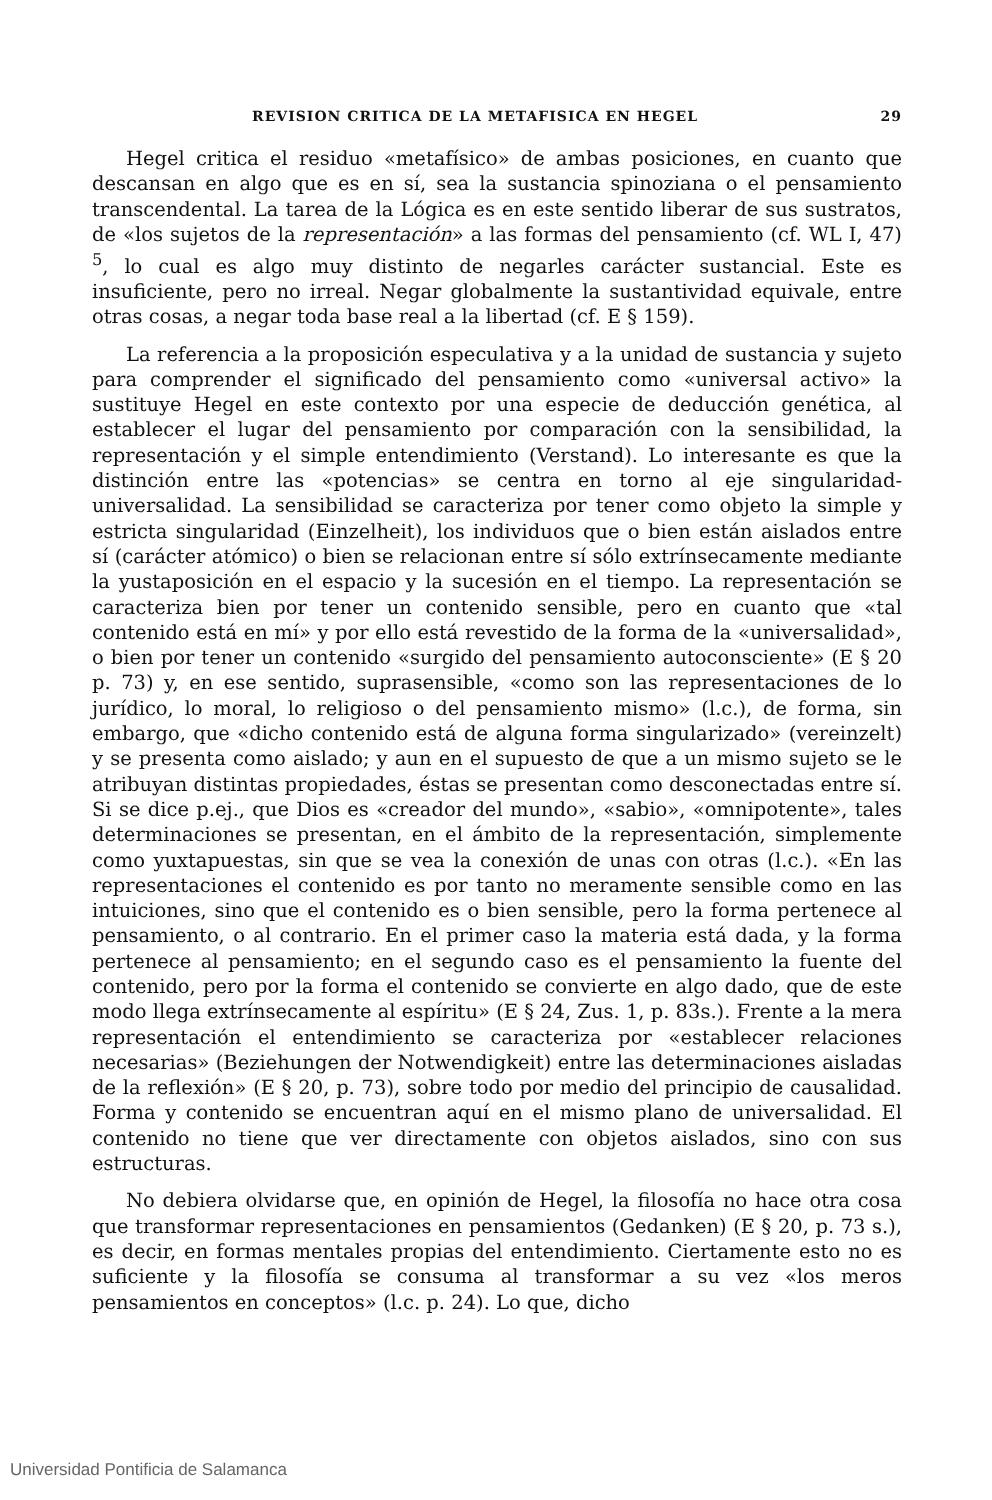REVISION CRITICA DE LA METAFISICA EN HEGEL 29
Hegel critica el residuo «metafísico» de ambas posiciones, en cuanto que descansan en algo que es en sí, sea la sustancia spinoziana o el pensamiento transcendental. La tarea de la Lógica es en este sentido liberar de sus sustratos, de «los sujetos de la representación» a las formas del pensamiento (cf. WL I, 47) <sup>5</sup>, lo cual es algo muy distinto de negarles carácter sustancial. Este es insuficiente, pero no irreal. Negar globalmente la sustantividad equivale, entre otras cosas, a negar toda base real a la libertad (cf. E § 159).
La referencia a la proposición especulativa y a la unidad de sustancia y sujeto para comprender el significado del pensamiento como «universal activo» la sustituye Hegel en este contexto por una especie de deducción genética, al establecer el lugar del pensamiento por comparación con la sensibilidad, la representación y el simple entendimiento (Verstand). Lo interesante es que la distinción entre las «potencias» se centra en torno al eje singularidad-universalidad. La sensibilidad se caracteriza por tener como objeto la simple y estricta singularidad (Einzelheit), los individuos que o bien están aislados entre sí (carácter atómico) o bien se relacionan entre sí sólo extrínsecamente mediante la yustaposición en el espacio y la sucesión en el tiempo. La representación se caracteriza bien por tener un contenido sensible, pero en cuanto que «tal contenido está en mí» y por ello está revestido de la forma de la «universalidad», o bien por tener un contenido «surgido del pensamiento autoconsciente» (E § 20 p. 73) y, en ese sentido, suprasensible, «como son las representaciones de lo jurídico, lo moral, lo religioso o del pensamiento mismo» (l.c.), de forma, sin embargo, que «dicho contenido está de alguna forma singularizado» (vereinzelt) y se presenta como aislado; y aun en el supuesto de que a un mismo sujeto se le atribuyan distintas propiedades, éstas se presentan como desconectadas entre sí. Si se dice p.ej., que Dios es «creador del mundo», «sabio», «omnipotente», tales determinaciones se presentan, en el ámbito de la representación, simplemente como yuxtapuestas, sin que se vea la conexión de unas con otras (l.c.). «En las representaciones el contenido es por tanto no meramente sensible como en las intuiciones, sino que el contenido es o bien sensible, pero la forma pertenece al pensamiento, o al contrario. En el primer caso la materia está dada, y la forma pertenece al pensamiento; en el segundo caso es el pensamiento la fuente del contenido, pero por la forma el contenido se convierte en algo dado, que de este modo llega extrínsecamente al espíritu» (E § 24, Zus. 1, p. 83s.). Frente a la mera representación el entendimiento se caracteriza por «establecer relaciones necesarias» (Beziehungen der Notwendigkeit) entre las determinaciones aisladas de la reflexión» (E § 20, p. 73), sobre todo por medio del principio de causalidad. Forma y contenido se encuentran aquí en el mismo plano de universalidad. El contenido no tiene que ver directamente con objetos aislados, sino con sus estructuras.
No debiera olvidarse que, en opinión de Hegel, la filosofía no hace otra cosa que transformar representaciones en pensamientos (Gedanken) (E § 20, p. 73 s.), es decir, en formas mentales propias del entendimiento. Ciertamente esto no es suficiente y la filosofía se consuma al transformar a su vez «los meros pensamientos en conceptos» (l.c. p. 24). Lo que, dicho
Universidad Pontificia de Salamanca